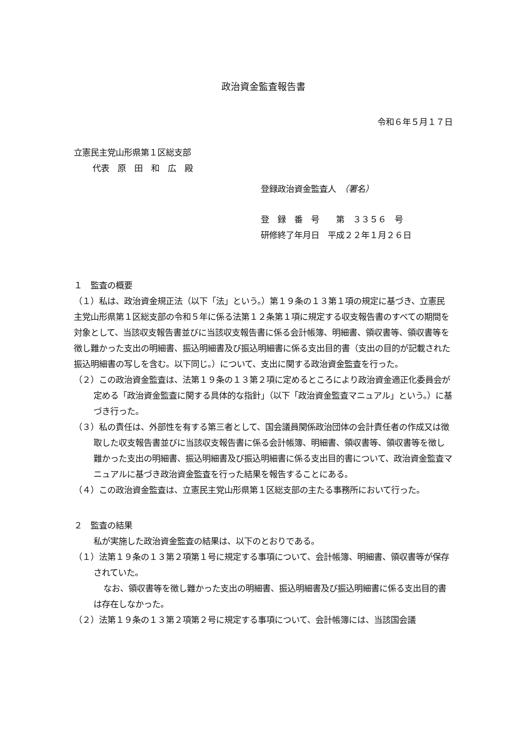政治資金監査報告書
令和６年５月１７日
立憲民主党山形県第１区総支部
代表　原　田　和　広　殿
登録政治資金監査人　（署名）
登　録　番　号　　第　３３５６　号
研修終了年月日　平成２２年１月２６日
１　監査の概要
（１）私は、政治資金規正法（以下「法」という。）第１９条の１３第１項の規定に基づき、立憲民主党山形県第１区総支部の令和５年に係る法第１２条第１項に規定する収支報告書のすべての期間を対象として、当該収支報告書並びに当該収支報告書に係る会計帳簿、明細書、領収書等、領収書等を徴し難かった支出の明細書、振込明細書及び振込明細書に係る支出目的書（支出の目的が記載された振込明細書の写しを含む。以下同じ。）について、支出に関する政治資金監査を行った。
（２）この政治資金監査は、法第１９条の１３第２項に定めるところにより政治資金適正化委員会が定める「政治資金監査に関する具体的な指針」（以下「政治資金監査マニュアル」という。）に基づき行った。
（３）私の責任は、外部性を有する第三者として、国会議員関係政治団体の会計責任者の作成又は徴取した収支報告書並びに当該収支報告書に係る会計帳簿、明細書、領収書等、領収書等を徴し難かった支出の明細書、振込明細書及び振込明細書に係る支出目的書について、政治資金監査マニュアルに基づき政治資金監査を行った結果を報告することにある。
（４）この政治資金監査は、立憲民主党山形県第１区総支部の主たる事務所において行った。
２　監査の結果
私が実施した政治資金監査の結果は、以下のとおりである。
（１）法第１９条の１３第２項第１号に規定する事項について、会計帳簿、明細書、領収書等が保存されていた。
なお、領収書等を徴し難かった支出の明細書、振込明細書及び振込明細書に係る支出目的書は存在しなかった。
（２）法第１９条の１３第２項第２号に規定する事項について、会計帳簿には、当該国会議